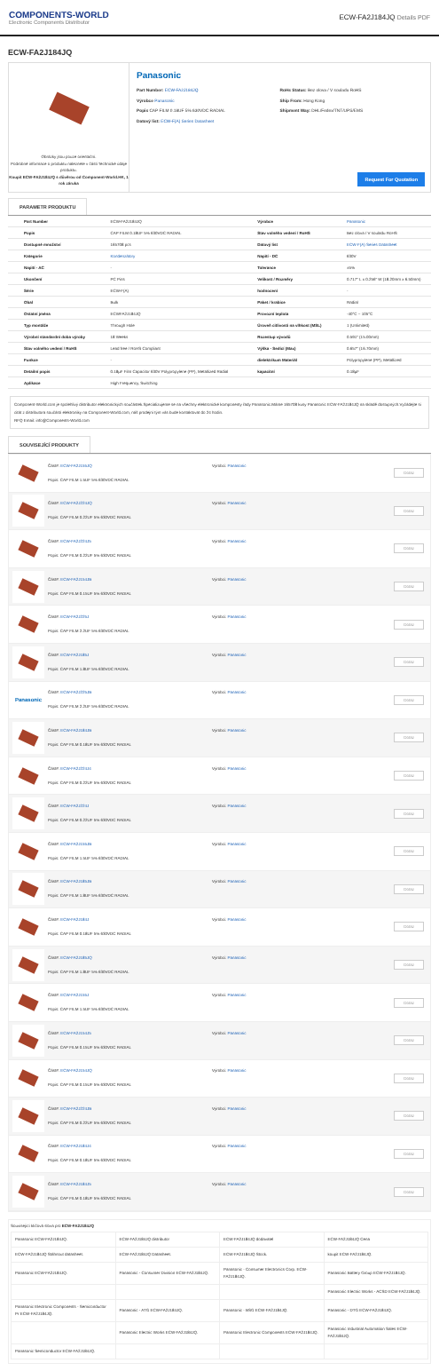COMPONENTS-WORLD
Electronic Components Distributor
ECW-FA2J184JQ Details PDF
ECW-FA2J184JQ
Obrázky jsou pouze orientační.
Podrobné informace o produktu naleznete v části Technické údaje produktu.
Koupit ECW-FA2J184JQ s důvěrou od Component-World.HK, 1 rok záruka
Panasonic
Part Number: ECW-FA2J184JQ
Výrobce Panasonic
Popis CAP FILM 0.18UF 5% 630VDC RADIAL
Datový list: ECW-F(A) Series Datasheet
RoHs Status: Bez olova / V souladu RoHS
Ship From: Hong Kong
Shipment Way: DHL/Fedex/TNT/UPS/EMS
Request For Quotation
PARAMETR PRODUKTU
| Part Number | ECW-FA2J184JQ | Výrobce | Panasonic |
| Popis | CAP FILM 0.18UF 5% 630VDC RADIAL | Stav volného vedení / RoHS | Bez olova / V souladu RoHS |
| Dostupné množství | 165708 pcs | Datový list | ECW-F(A) Series Datasheet |
| Kategorie | Kondenzátory | Napìtí - DC | 630V |
| Napìtí - AC | - | Tolerance | ±5% |
| Ukončení | PC Pins | Velikost / Rozměry | 0.717" L x 0.256" W (18.20mm x 6.50mm) |
| Série | ECW-F(A) | hodnocení | - |
| Obal | Bulk | Paket / krabice | Radial |
| Ostatní jména | ECWFA2J184JQ | Provozní teplota | -40°C ~ 105°C |
| Typ montáže | Through Hole | Úroveň citlivosti na vlhkost (MSL) | 1 (Unlimited) |
| Výrobní standardní doba výroby | 18 Weeks | Rozestup vývodů | 0.591" (15.00mm) |
| Stav volného vedení / RoHS | Lead free / RoHS Compliant | Výška - Sedící (Max) | 0.657" (16.70mm) |
| Funkce | - | dielektrikum Materiál | Polypropylene (PP), Metallized |
| Detailní popis | 0.18µF Film Capacitor 630V Polypropylene (PP), Metallized Radial | kapacitní | 0.18µF |
| Aplikace | High Frequency, Switching | | |
Component-World.com je spolehlivý distributor elektronických součástek.Specializujeme se na všechny elektronické komponenty řady Panasonic.Máme 165708 kusy Panasonic ECW-FA2J184JQ na skladě dostupných.Vyžádejte si citát z distributora součástí elektroniky na Component-World.com, náš prodejní tým vás bude kontaktovat do 24 hodin.
RFQ Email: info@Components-World.com
SOUVISEJÍCÍ PRODUKTY
Část#: ECW-FA2J155JQ Výrobci: Panasonic
Popis: CAP FILM 1.5UF 5% 630VDC RADIAL
Dotaz
Část#: ECW-FA2J224JQ Výrobci: Panasonic
Popis: CAP FILM 0.22UF 5% 630VDC RADIAL
Dotaz
Část#: ECW-FA2J224J5 Výrobci: Panasonic
Popis: CAP FILM 0.22UF 5% 630VDC RADIAL
Dotaz
Část#: ECW-FA2J154JB Výrobci: Panasonic
Popis: CAP FILM 0.15UF 5% 630VDC RADIAL
Dotaz
Část#: ECW-FA2J225J Výrobci: Panasonic
Popis: CAP FILM 2.2UF 5% 630VDC RADIAL
Dotaz
Část#: ECW-FA2J185J Výrobci: Panasonic
Popis: CAP FILM 1.8UF 5% 630VDC RADIAL
Dotaz
Panasonic
Část#: ECW-FA2J225JB Výrobci: Panasonic
Popis: CAP FILM 2.2UF 5% 630VDC RADIAL
Dotaz
Část#: ECW-FA2J184JB Výrobci: Panasonic
Popis: CAP FILM 0.18UF 5% 630VDC RADIAL
Dotaz
Část#: ECW-FA2J224J4 Výrobci: Panasonic
Popis: CAP FILM 0.22UF 5% 630VDC RADIAL
Dotaz
Část#: ECW-FA2J224J Výrobci: Panasonic
Popis: CAP FILM 0.22UF 5% 630VDC RADIAL
Dotaz
Část#: ECW-FA2J155JB Výrobci: Panasonic
Popis: CAP FILM 1.5UF 5% 630VDC RADIAL
Dotaz
Část#: ECW-FA2J185JB Výrobci: Panasonic
Popis: CAP FILM 1.8UF 5% 630VDC RADIAL
Dotaz
Část#: ECW-FA2J184J Výrobci: Panasonic
Popis: CAP FILM 0.18UF 5% 630VDC RADIAL
Dotaz
Část#: ECW-FA2J185JQ Výrobci: Panasonic
Popis: CAP FILM 1.8UF 5% 630VDC RADIAL
Dotaz
Část#: ECW-FA2J155J Výrobci: Panasonic
Popis: CAP FILM 1.5UF 5% 630VDC RADIAL
Dotaz
Část#: ECW-FA2J154J5 Výrobci: Panasonic
Popis: CAP FILM 0.15UF 5% 630VDC RADIAL
Dotaz
Část#: ECW-FA2J154JQ Výrobci: Panasonic
Popis: CAP FILM 0.15UF 5% 630VDC RADIAL
Dotaz
Část#: ECW-FA2J224JB Výrobci: Panasonic
Popis: CAP FILM 0.22UF 5% 630VDC RADIAL
Dotaz
Část#: ECW-FA2J184J4 Výrobci: Panasonic
Popis: CAP FILM 0.18UF 5% 630VDC RADIAL
Dotaz
Část#: ECW-FA2J184J5 Výrobci: Panasonic
Popis: CAP FILM 0.18UF 5% 630VDC RADIAL
Dotaz
Související klíčová slova pro ECW-FA2J184JQ
| Panasonic ECW-FA2J184JQ. | ECW-FA2J184JQ distributor | ECW-FA2J184JQ dodavatel | ECW-FA2J184JQ Cena |
| ECW-FA2J184JQ Stáhnout datasheet. | ECW-FA2J184JQ Datasheet. | ECW-FA2J184JQ Stock. | koupit ECW-FA2J184JQ. |
| Panasonic ECW-FA2J184JQ. | Panasonic - Consumer Division ECW-FA2J184JQ. | Panasonic - Consumer Electronics Corp. ECW-FA2J184JQ. | Panasonic Battery Group ECW-FA2J184JQ. |
| | | | Panasonic Electric Works - ACSD ECW-FA2J184JQ. |
| Panasonic Electronic Components - Semiconductor Pr ECW-FA2J184JQ. | Panasonic - ATG ECW-FA2J184JQ. | Panasonic - BSG ECW-FA2J184JQ. | Panasonic - DTG ECW-FA2J184JQ. |
| | Panasonic Electric Works ECW-FA2J184JQ. | Panasonic Electronic Components ECW-FA2J184JQ. | Panasonic Industrial Automation Sales ECW-FA2J184JQ. |
| Panasonic Semiconductor ECW-FA2J184JQ. | | | |